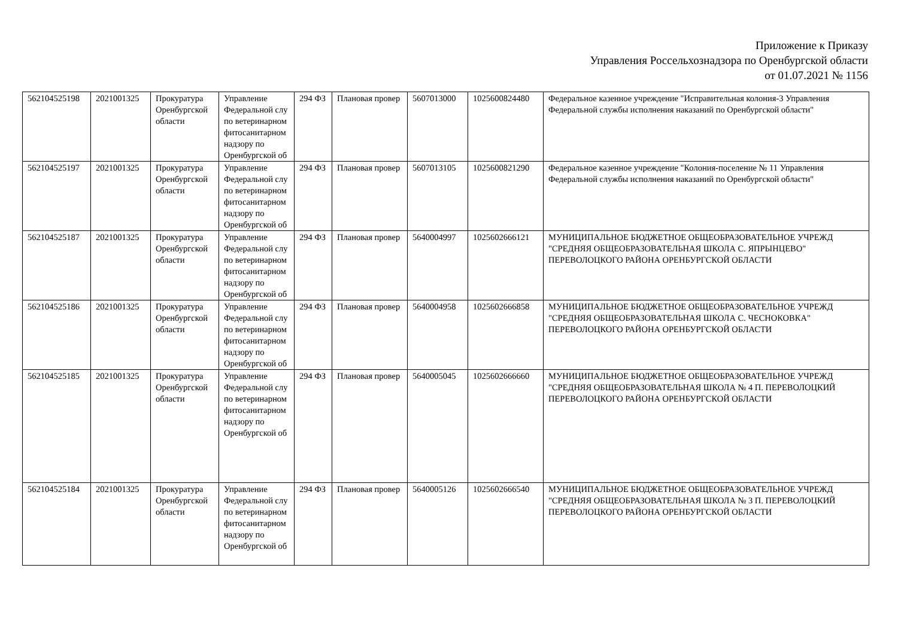Приложение к Приказу
Управления Россельхознадзора по Оренбургской области
от 01.07.2021 № 1156
| 562104525198 | 2021001325 | Прокуратура Оренбургской области | Управление Федеральной слу по ветеринарном фитосанитарном надзору по Оренбургской об | 294 ФЗ | Плановая провер | 5607013000 | 1025600824480 | Федеральное казенное учреждение "Исправительная колония-3 Управления Федеральной службы исполнения наказаний по Оренбургской области" |
| 562104525197 | 2021001325 | Прокуратура Оренбургской области | Управление Федеральной слу по ветеринарном фитосанитарном надзору по Оренбургской об | 294 ФЗ | Плановая провер | 5607013105 | 1025600821290 | Федеральное казенное учреждение "Колония-поселение № 11 Управления Федеральной службы исполнения наказаний по Оренбургской области" |
| 562104525187 | 2021001325 | Прокуратура Оренбургской области | Управление Федеральной слу по ветеринарном фитосанитарном надзору по Оренбургской об | 294 ФЗ | Плановая провер | 5640004997 | 1025602666121 | МУНИЦИПАЛЬНОЕ БЮДЖЕТНОЕ ОБЩЕОБРАЗОВАТЕЛЬНОЕ УЧРЕЖД "СРЕДНЯЯ ОБЩЕОБРАЗОВАТЕЛЬНАЯ ШКОЛА С. ЯПРЫНЦЕВО" ПЕРЕВОЛОЦКОГО РАЙОНА ОРЕНБУРГСКОЙ ОБЛАСТИ |
| 562104525186 | 2021001325 | Прокуратура Оренбургской области | Управление Федеральной слу по ветеринарном фитосанитарном надзору по Оренбургской об | 294 ФЗ | Плановая провер | 5640004958 | 1025602666858 | МУНИЦИПАЛЬНОЕ БЮДЖЕТНОЕ ОБЩЕОБРАЗОВАТЕЛЬНОЕ УЧРЕЖД "СРЕДНЯЯ ОБЩЕОБРАЗОВАТЕЛЬНАЯ ШКОЛА С. ЧЕСНОКОВКА" ПЕРЕВОЛОЦКОГО РАЙОНА ОРЕНБУРГСКОЙ ОБЛАСТИ |
| 562104525185 | 2021001325 | Прокуратура Оренбургской области | Управление Федеральной слу по ветеринарном фитосанитарном надзору по Оренбургской об | 294 ФЗ | Плановая провер | 5640005045 | 1025602666660 | МУНИЦИПАЛЬНОЕ БЮДЖЕТНОЕ ОБЩЕОБРАЗОВАТЕЛЬНОЕ УЧРЕЖД "СРЕДНЯЯ ОБЩЕОБРАЗОВАТЕЛЬНАЯ ШКОЛА № 4 П. ПЕРЕВОЛОЦКИЙ ПЕРЕВОЛОЦКОГО РАЙОНА ОРЕНБУРГСКОЙ ОБЛАСТИ |
| 562104525184 | 2021001325 | Прокуратура Оренбургской области | Управление Федеральной слу по ветеринарном фитосанитарном надзору по Оренбургской об | 294 ФЗ | Плановая провер | 5640005126 | 1025602666540 | МУНИЦИПАЛЬНОЕ БЮДЖЕТНОЕ ОБЩЕОБРАЗОВАТЕЛЬНОЕ УЧРЕЖД "СРЕДНЯЯ ОБЩЕОБРАЗОВАТЕЛЬНАЯ ШКОЛА № 3 П. ПЕРЕВОЛОЦКИЙ ПЕРЕВОЛОЦКОГО РАЙОНА ОРЕНБУРГСКОЙ ОБЛАСТИ |